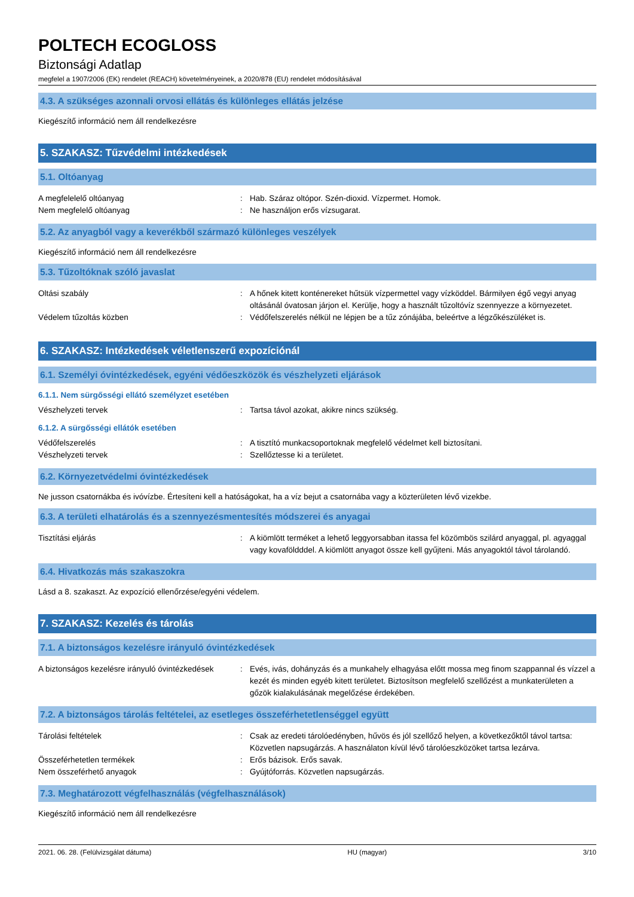POLTECH ECOGLOSS
Biztonsági Adatlap
megfelel a 1907/2006 (EK) rendelet (REACH) követelményeinek, a 2020/878 (EU) rendelet módosításával
4.3. A szükséges azonnali orvosi ellátás és különleges ellátás jelzése
Kiegészítő információ nem áll rendelkezésre
5. SZAKASZ: Tűzvédelmi intézkedések
5.1. Oltóanyag
A megfelelelő oltóanyag : Hab. Száraz oltópor. Szén-dioxid. Vízpermet. Homok.
Nem megfelelő oltóanyag : Ne használjon erős vízsugarat.
5.2. Az anyagból vagy a keverékből származó különleges veszélyek
Kiegészítő információ nem áll rendelkezésre
5.3. Tűzoltóknak szóló javaslat
Oltási szabály : A hőnek kitett konténereket hűtsük vízpermettel vagy vízköddel. Bármilyen égő vegyi anyag oltásánál óvatosan járjon el. Kerülje, hogy a használt tűzoltóvíz szennyezze a környezetet.
Védelem tűzoltás közben : Védőfelszerelés nélkül ne lépjen be a tűz zónájába, beleértve a légzőkészüléket is.
6. SZAKASZ: Intézkedések véletlenszerű expozíciónál
6.1. Személyi óvintézkedések, egyéni védőeszközök és vészhelyzeti eljárások
6.1.1. Nem sürgősségi ellátó személyzet esetében
Vészhelyzeti tervek : Tartsa távol azokat, akikre nincs szükség.
6.1.2. A sürgősségi ellátók esetében
Védőfelszerelés : A tisztító munkacsoportoknak megfelelő védelmet kell biztosítani.
Vészhelyzeti tervek : Szellőztesse ki a területet.
6.2. Környezetvédelmi óvintézkedések
Ne jusson csatornákba és ivóvízbe. Értesíteni kell a hatóságokat, ha a víz bejut a csatornába vagy a közterületen lévő vizekbe.
6.3. A területi elhatárolás és a szennyezésmentesítés módszerei és anyagai
Tisztítási eljárás : A kiömlött terméket a lehető leggyorsabban itassa fel közömbös szilárd anyaggal, pl. agyaggal vagy kovaföldddel. A kiömlött anyagot össze kell gyűjteni. Más anyagoktól távol tárolandó.
6.4. Hivatkozás más szakaszokra
Lásd a 8. szakaszt. Az expozíció ellenőrzése/egyéni védelem.
7. SZAKASZ: Kezelés és tárolás
7.1. A biztonságos kezelésre irányuló óvintézkedések
A biztonságos kezelésre irányuló óvintézkedések
: Evés, ivás, dohányzás és a munkahely elhagyása előtt mossa meg finom szappannal és vízzel a kezét és minden egyéb kitett területet. Biztosítson megfelelő szellőzést a munkaterületen a gőzök kialakulásának megelőzése érdekében.
7.2. A biztonságos tárolás feltételei, az esetleges összeférhetetlenséggel együtt
Tárolási feltételek : Csak az eredeti tárolóedényben, hűvös és jól szellőző helyen, a következőktől távol tartsa: Közvetlen napsugárzás. A használaton kívül lévő tárolóeszközöket tartsa lezárva.
Összeférhetetlen termékek : Erős bázisok. Erős savak.
Nem összeférhető anyagok : Gyújtóforrás. Közvetlen napsugárzás.
7.3. Meghatározott végfelhasználás (végfelhasználások)
Kiegészítő információ nem áll rendelkezésre
2021. 06. 28. (Felülvizsgálat dátuma) HU (magyar) 3/10